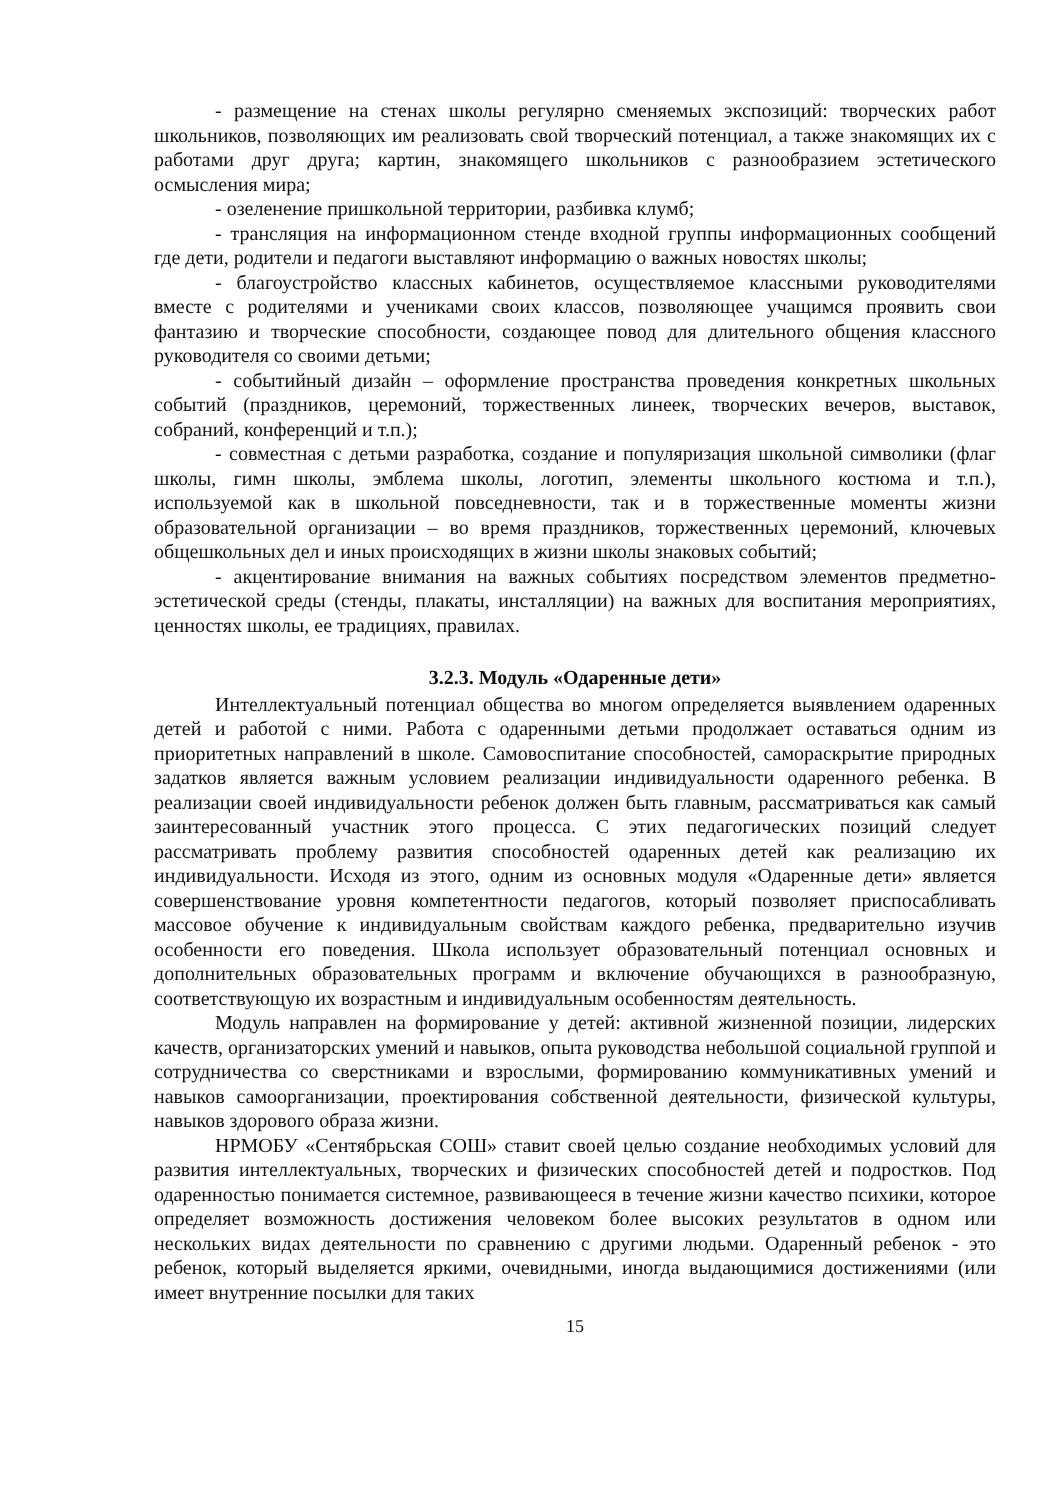- размещение на стенах школы регулярно сменяемых экспозиций: творческих работ школьников, позволяющих им реализовать свой творческий потенциал, а также знакомящих их с работами друг друга; картин, знакомящего школьников с разнообразием эстетического осмысления мира;
- озеленение пришкольной территории, разбивка клумб;
- трансляция на информационном стенде входной группы информационных сообщений где дети, родители и педагоги выставляют информацию о важных новостях школы;
- благоустройство классных кабинетов, осуществляемое классными руководителями вместе с родителями и учениками своих классов, позволяющее учащимся проявить свои фантазию и творческие способности, создающее повод для длительного общения классного руководителя со своими детьми;
- событийный дизайн – оформление пространства проведения конкретных школьных событий (праздников, церемоний, торжественных линеек, творческих вечеров, выставок, собраний, конференций и т.п.);
- совместная с детьми разработка, создание и популяризация школьной символики (флаг школы, гимн школы, эмблема школы, логотип, элементы школьного костюма и т.п.), используемой как в школьной повседневности, так и в торжественные моменты жизни образовательной организации – во время праздников, торжественных церемоний, ключевых общешкольных дел и иных происходящих в жизни школы знаковых событий;
- акцентирование внимания на важных событиях посредством элементов предметно-эстетической среды (стенды, плакаты, инсталляции) на важных для воспитания мероприятиях, ценностях школы, ее традициях, правилах.
3.2.3. Модуль «Одаренные дети»
Интеллектуальный потенциал общества во многом определяется выявлением одаренных детей и работой с ними. Работа с одаренными детьми продолжает оставаться одним из приоритетных направлений в школе. Самовоспитание способностей, самораскрытие природных задатков является важным условием реализации индивидуальности одаренного ребенка. В реализации своей индивидуальности ребенок должен быть главным, рассматриваться как самый заинтересованный участник этого процесса. С этих педагогических позиций следует рассматривать проблему развития способностей одаренных детей как реализацию их индивидуальности. Исходя из этого, одним из основных модуля «Одаренные дети» является совершенствование уровня компетентности педагогов, который позволяет приспосабливать массовое обучение к индивидуальным свойствам каждого ребенка, предварительно изучив особенности его поведения. Школа использует образовательный потенциал основных и дополнительных образовательных программ и включение обучающихся в разнообразную, соответствующую их возрастным и индивидуальным особенностям деятельность.
Модуль направлен на формирование у детей: активной жизненной позиции, лидерских качеств, организаторских умений и навыков, опыта руководства небольшой социальной группой и сотрудничества со сверстниками и взрослыми, формированию коммуникативных умений и навыков самоорганизации, проектирования собственной деятельности, физической культуры, навыков здорового образа жизни.
НРМОБУ «Сентябрьская СОШ» ставит своей целью создание необходимых условий для развития интеллектуальных, творческих и физических способностей детей и подростков. Под одаренностью понимается системное, развивающееся в течение жизни качество психики, которое определяет возможность достижения человеком более высоких результатов в одном или нескольких видах деятельности по сравнению с другими людьми. Одаренный ребенок - это ребенок, который выделяется яркими, очевидными, иногда выдающимися достижениями (или имеет внутренние посылки для таких
15